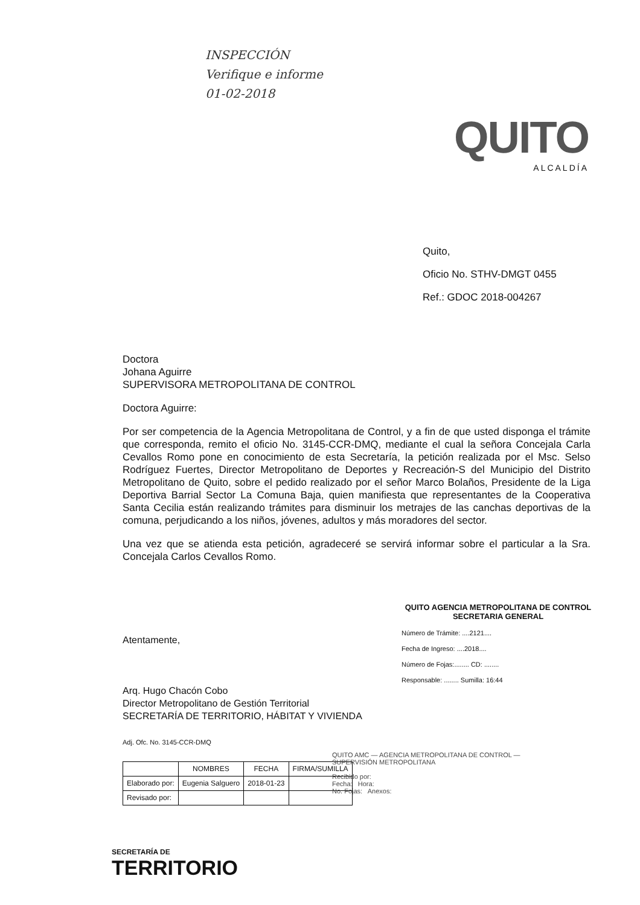INSPECCIÓN
Verifique e informe
01-02-2018
QUITO
ALCALDÍA
Quito,
Oficio No. STHV-DMGT 0455
Ref.: GDOC 2018-004267
Doctora
Johana Aguirre
SUPERVISORA METROPOLITANA DE CONTROL
Doctora Aguirre:
Por ser competencia de la Agencia Metropolitana de Control, y a fin de que usted disponga el trámite que corresponda, remito el oficio No. 3145-CCR-DMQ, mediante el cual la señora Concejala Carla Cevallos Romo pone en conocimiento de esta Secretaría, la petición realizada por el Msc. Selso Rodríguez Fuertes, Director Metropolitano de Deportes y Recreación-S del Municipio del Distrito Metropolitano de Quito, sobre el pedido realizado por el señor Marco Bolaños, Presidente de la Liga Deportiva Barrial Sector La Comuna Baja, quien manifiesta que representantes de la Cooperativa Santa Cecilia están realizando trámites para disminuir los metrajes de las canchas deportivas de la comuna, perjudicando a los niños, jóvenes, adultos y más moradores del sector.
Una vez que se atienda esta petición, agradeceré se servirá informar sobre el particular a la Sra. Concejala Carlos Cevallos Romo.
Atentamente,
Arq. Hugo Chacón Cobo
Director Metropolitano de Gestión Territorial
SECRETARÍA DE TERRITORIO, HÁBITAT Y VIVIENDA
Adj. Ofc. No. 3145-CCR-DMQ
| | NOMBRES | FECHA | FIRMA/SUMILLA |
| --- | --- | --- | --- |
| Elaborado por: | Eugenia Salguero | 2018-01-23 | |
| Revisado por: | | | |
QUITO AGENCIA METROPOLITANA DE CONTROL SECRETARIA GENERAL
Número de Trámite: ....2121....
Fecha de Ingreso: ....2018....
Número de Fojas:........ CD: ........
Responsable: ........ Sumilla: 16:44
QUITO AMC — AGENCIA METROPOLITANA DE CONTROL — SUPERVISIÓN METROPOLITANA
Recibido por:
Fecha: Hora:
No. Fojas: Anexos:
SECRETARÍA DE
TERRITORIO